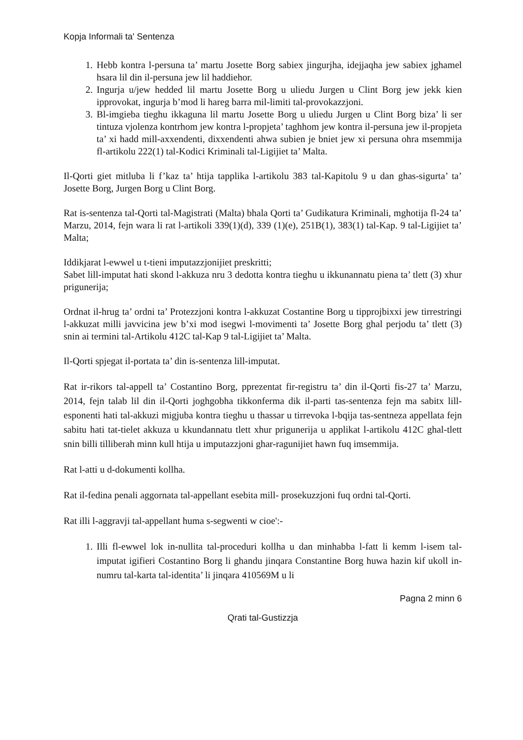Kopja Informali ta' Sentenza
1. Hebb kontra l-persuna ta’ martu Josette Borg sabiex jingurjha, idejjaqha jew sabiex jghamel hsara lil din il-persuna jew lil haddiehor.
2. Ingurja u/jew hedded lil martu Josette Borg u uliedu Jurgen u Clint Borg jew jekk kien ipprovokat, ingurja b’mod li hareg barra mil-limiti tal-provokazzjoni.
3. Bl-imgieba tieghu ikkaguna lil martu Josette Borg u uliedu Jurgen u Clint Borg biza’ li ser tintuza vjolenza kontrhom jew kontra l-propjeta’ taghhom jew kontra il-persuna jew il-propjeta ta’ xi hadd mill-axxendenti, dixxendenti ahwa subien je bniet jew xi persuna ohra msemmija fl-artikolu 222(1) tal-Kodici Kriminali tal-Ligijiet ta’ Malta.
Il-Qorti giet mitluba li f’kaz ta’ htija tapplika l-artikolu 383 tal-Kapitolu 9 u dan ghas-sigurta’ ta’ Josette Borg, Jurgen Borg u Clint Borg.
Rat is-sentenza tal-Qorti tal-Magistrati (Malta) bhala Qorti ta’ Gudikatura Kriminali, mghotija fl-24 ta’ Marzu, 2014, fejn wara li rat l-artikoli 339(1)(d), 339 (1)(e), 251B(1), 383(1) tal-Kap. 9 tal-Ligijiet ta’ Malta;
Iddikjarat l-ewwel u t-tieni imputazzjonijiet preskritti;
Sabet lill-imputat hati skond l-akkuza nru 3 dedotta kontra tieghu u ikkunannatu piena ta’ tlett (3) xhur prigunerija;
Ordnat il-hrug ta’ ordni ta’ Protezzjoni kontra l-akkuzat Costantine Borg u tipprojbixxi jew tirrestringi l-akkuzat milli javvicina jew b’xi mod isegwi l-movimenti ta’ Josette Borg ghal perjodu ta’ tlett (3) snin ai termini tal-Artikolu 412C tal-Kap 9 tal-Ligijiet ta’ Malta.
Il-Qorti spjegat il-portata ta’ din is-sentenza lill-imputat.
Rat ir-rikors tal-appell ta’ Costantino Borg, pprezentat fir-registru ta’ din il-Qorti fis-27 ta’ Marzu, 2014, fejn talab lil din il-Qorti joghgobha tikkonferma dik il-parti tas-sentenza fejn ma sabitx lill-esponenti hati tal-akkuzi migjuba kontra tieghu u thassar u tirrevoka l-bqija tas-sentneza appellata fejn sabitu hati tat-tielet akkuza u kkundannatu tlett xhur prigunerija u applikat l-artikolu 412C ghal-tlett snin billi tilliberah minn kull htija u imputazzjoni ghar-ragunijiet hawn fuq imsemmija.
Rat l-atti u d-dokumenti kollha.
Rat il-fedina penali aggornata tal-appellant esebita mill- prosekuzzjoni fuq ordni tal-Qorti.
Rat illi l-aggravji tal-appellant huma s-segwenti w cioe':-
1. Illi fl-ewwel lok in-nullita tal-proceduri kollha u dan minhabba l-fatt li kemm l-isem tal-imputat igifieri Costantino Borg li ghandu jinqara Constantine Borg huwa hazin kif ukoll in-numru tal-karta tal-identita’ li jinqara 410569M u li
Pagna 2 minn 6
Qrati tal-Gustizzja